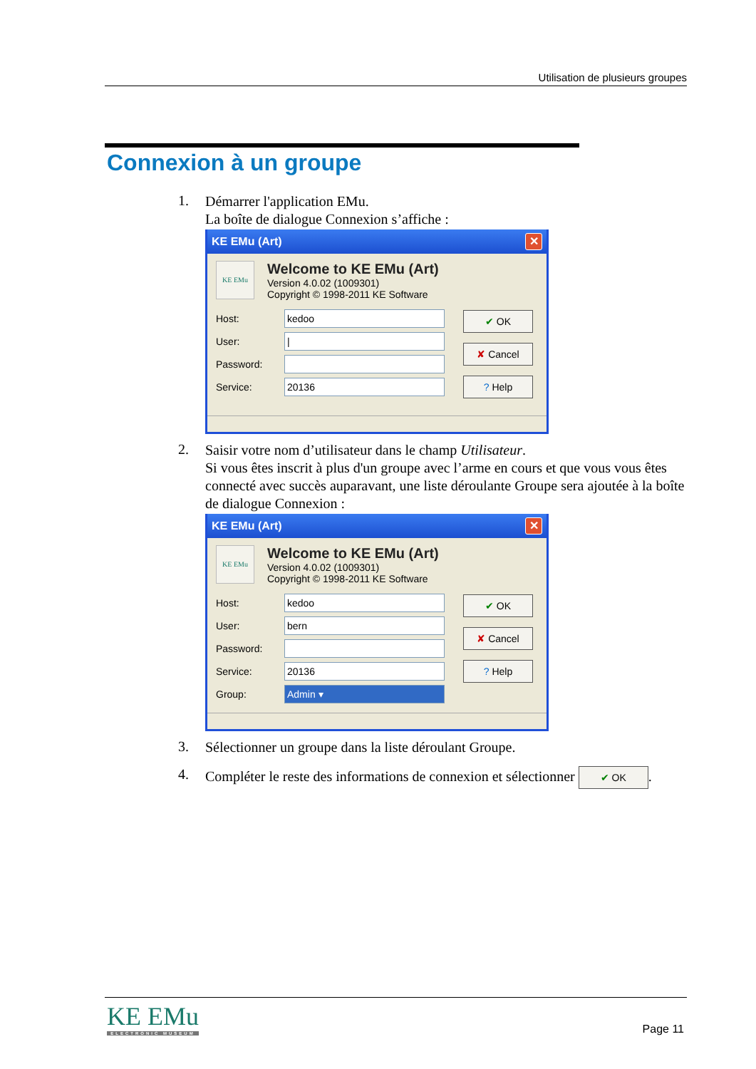Utilisation de plusieurs groupes
Connexion à un groupe
1.
Démarrer l'application EMu.
La boîte de dialogue Connexion s’affiche :
KE EMu (Art) ✕
KE EMu
Welcome to KE EMu (Art)
Version 4.0.02 (1009301)
Copyright © 1998-2011 KE Software
Host: kedoo
User: |
Password:
Service: 20136
✔ OK
✘ Cancel
? Help
2.
Saisir votre nom d’utilisateur dans le champ Utilisateur.
Si vous êtes inscrit à plus d'un groupe avec l’arme en cours et que vous vous êtes connecté avec succès auparavant, une liste déroulante Groupe sera ajoutée à la boîte de dialogue Connexion :
KE EMu (Art) ✕
KE EMu
Welcome to KE EMu (Art)
Version 4.0.02 (1009301)
Copyright © 1998-2011 KE Software
Host: kedoo
User: bern
Password:
Service: 20136
Group: Admin ▾
✔ OK
✘ Cancel
? Help
3.
Sélectionner un groupe dans la liste déroulant Groupe.
4.
Compléter le reste des informations de connexion et sélectionner ✔ OK.
KE EMu
ELECTRONIC MUSEUM
Page 11